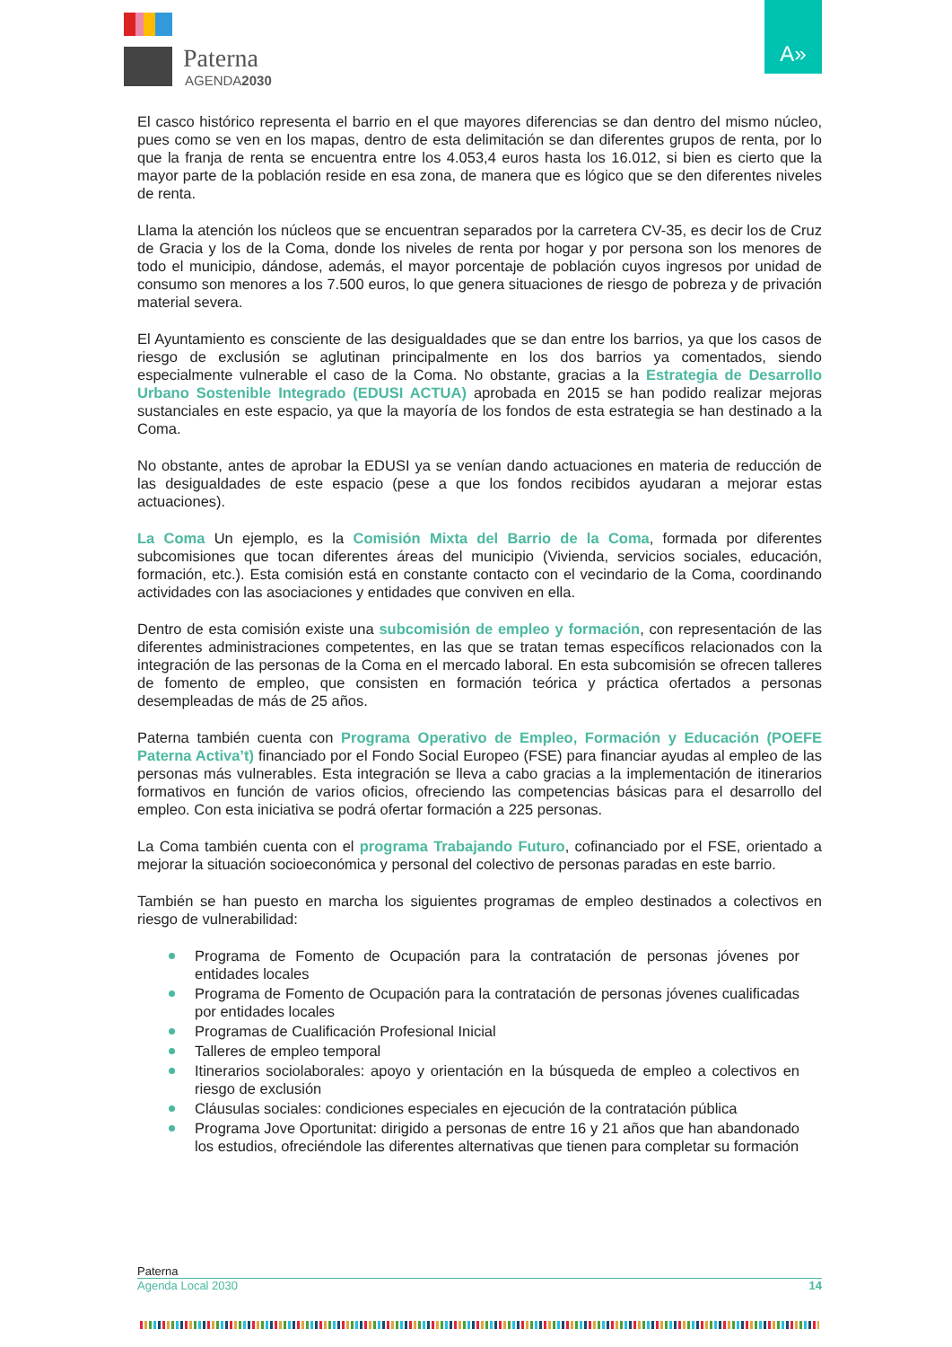Paterna
AGENDA2030
A»
El casco histórico representa el barrio en el que mayores diferencias se dan dentro del mismo núcleo, pues como se ven en los mapas, dentro de esta delimitación se dan diferentes grupos de renta, por lo que la franja de renta se encuentra entre los 4.053,4 euros hasta los 16.012, si bien es cierto que la mayor parte de la población reside en esa zona, de manera que es lógico que se den diferentes niveles de renta.
Llama la atención los núcleos que se encuentran separados por la carretera CV-35, es decir los de Cruz de Gracia y los de la Coma, donde los niveles de renta por hogar y por persona son los menores de todo el municipio, dándose, además, el mayor porcentaje de población cuyos ingresos por unidad de consumo son menores a los 7.500 euros, lo que genera situaciones de riesgo de pobreza y de privación material severa.
El Ayuntamiento es consciente de las desigualdades que se dan entre los barrios, ya que los casos de riesgo de exclusión se aglutinan principalmente en los dos barrios ya comentados, siendo especialmente vulnerable el caso de la Coma. No obstante, gracias a la Estrategia de Desarrollo Urbano Sostenible Integrado (EDUSI ACTUA) aprobada en 2015 se han podido realizar mejoras sustanciales en este espacio, ya que la mayoría de los fondos de esta estrategia se han destinado a la Coma.
No obstante, antes de aprobar la EDUSI ya se venían dando actuaciones en materia de reducción de las desigualdades de este espacio (pese a que los fondos recibidos ayudaran a mejorar estas actuaciones).
La Coma Un ejemplo, es la Comisión Mixta del Barrio de la Coma, formada por diferentes subcomisiones que tocan diferentes áreas del municipio (Vivienda, servicios sociales, educación, formación, etc.). Esta comisión está en constante contacto con el vecindario de la Coma, coordinando actividades con las asociaciones y entidades que conviven en ella.
Dentro de esta comisión existe una subcomisión de empleo y formación, con representación de las diferentes administraciones competentes, en las que se tratan temas específicos relacionados con la integración de las personas de la Coma en el mercado laboral. En esta subcomisión se ofrecen talleres de fomento de empleo, que consisten en formación teórica y práctica ofertados a personas desempleadas de más de 25 años.
Paterna también cuenta con Programa Operativo de Empleo, Formación y Educación (POEFE Paterna Activa’t) financiado por el Fondo Social Europeo (FSE) para financiar ayudas al empleo de las personas más vulnerables. Esta integración se lleva a cabo gracias a la implementación de itinerarios formativos en función de varios oficios, ofreciendo las competencias básicas para el desarrollo del empleo. Con esta iniciativa se podrá ofertar formación a 225 personas.
La Coma también cuenta con el programa Trabajando Futuro, cofinanciado por el FSE, orientado a mejorar la situación socioeconómica y personal del colectivo de personas paradas en este barrio.
También se han puesto en marcha los siguientes programas de empleo destinados a colectivos en riesgo de vulnerabilidad:
Programa de Fomento de Ocupación para la contratación de personas jóvenes por entidades locales
Programa de Fomento de Ocupación para la contratación de personas jóvenes cualificadas por entidades locales
Programas de Cualificación Profesional Inicial
Talleres de empleo temporal
Itinerarios sociolaborales: apoyo y orientación en la búsqueda de empleo a colectivos en riesgo de exclusión
Cláusulas sociales: condiciones especiales en ejecución de la contratación pública
Programa Jove Oportunitat: dirigido a personas de entre 16 y 21 años que han abandonado los estudios, ofreciéndole las diferentes alternativas que tienen para completar su formación
Paterna
Agenda Local 2030 14